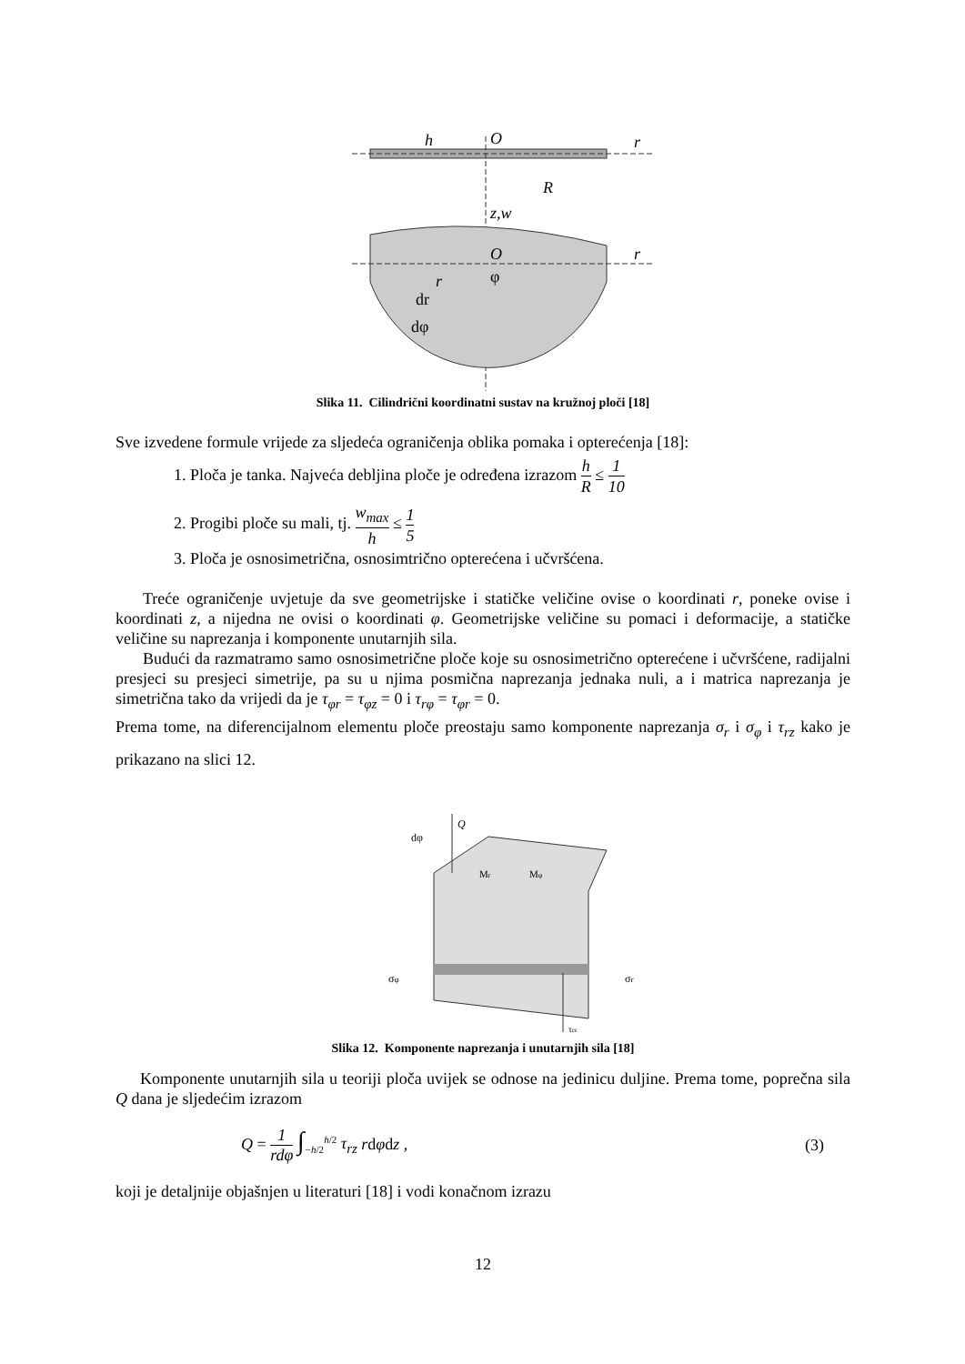O
r
h
R
z,w
O
r
φ
r
dr
dφ
Slika 11. Cilindrični koordinatni sustav na kružnoj ploči [18]
Sve izvedene formule vrijede za sljedeća ograničenja oblika pomaka i opterećenja [18]:
1. Ploča je tanka. Najveća debljina ploče je određena izrazom h R ≤ 1 10
2. Progibi ploče su mali, tj. w<sub>max</sub> h ≤ 1 5
3. Ploča je osnosimetrična, osnosimtrično opterećena i učvršćena.
Treće ograničenje uvjetuje da sve geometrijske i statičke veličine ovise o koordinati r, poneke ovise i koordinati z, a nijedna ne ovisi o koordinati φ. Geometrijske veličine su pomaci i deformacije, a statičke veličine su naprezanja i komponente unutarnjih sila.
Budući da razmatramo samo osnosimetrične ploče koje su osnosimetrično opterećene i učvršćene, radijalni presjeci su presjeci simetrije, pa su u njima posmična naprezanja jednaka nuli, a i matrica naprezanja je simetrična tako da vrijedi da je τ<sub>φr</sub> = τ<sub>φz</sub> = 0 i τ<sub>rφ</sub> = τ<sub>φr</sub> = 0.
Prema tome, na diferencijalnom elementu ploče preostaju samo komponente naprezanja σ<sub>r</sub> i σ<sub>φ</sub> i τ<sub>rz</sub> kako je prikazano na slici 12.
Q
dφ
Mr
Mφ
σφ
σr
τrz
Slika 12. Komponente naprezanja i unutarnjih sila [18]
Komponente unutarnjih sila u teoriji ploča uvijek se odnose na jedinicu duljine. Prema tome, poprečna sila Q dana je sljedećim izrazom
Q = 1 rdφ ∫<sub>−h/2</sub><sup>h/2</sup> τ<sub>rz</sub> rdφdz , (3)
koji je detaljnije objašnjen u literaturi [18] i vodi konačnom izrazu
12